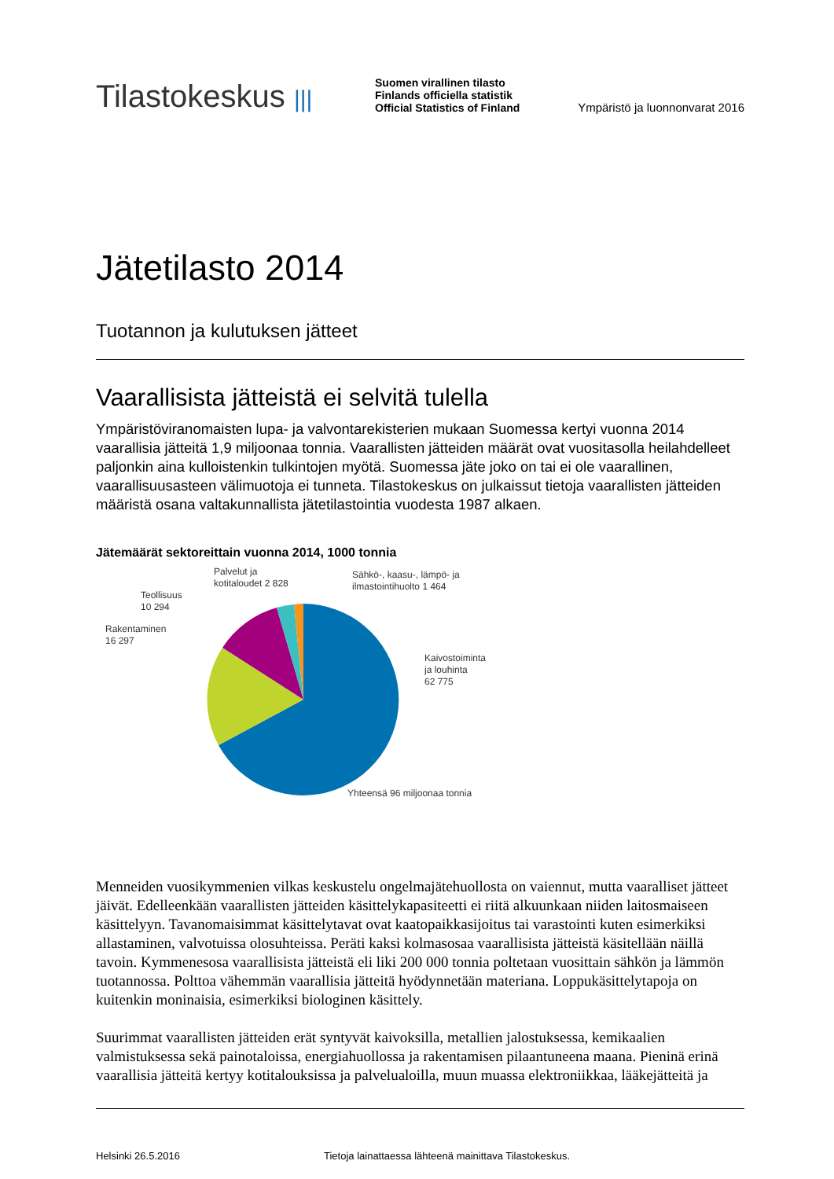Tilastokeskus |||
Suomen virallinen tilasto
Finlands officiella statistik
Official Statistics of Finland
Ympäristö ja luonnonvarat 2016
Jätetilasto 2014
Tuotannon ja kulutuksen jätteet
Vaarallisista jätteistä ei selvitä tulella
Ympäristöviranomaisten lupa- ja valvontarekisterien mukaan Suomessa kertyi vuonna 2014 vaarallisia jätteitä 1,9 miljoonaa tonnia. Vaarallisten jätteiden määrät ovat vuositasolla heilahdelleet paljonkin aina kulloistenkin tulkintojen myötä. Suomessa jäte joko on tai ei ole vaarallinen, vaarallisuusasteen välimuotoja ei tunneta. Tilastokeskus on julkaissut tietoja vaarallisten jätteiden määristä osana valtakunnallista jätetilastointia vuodesta 1987 alkaen.
Jätemäärät sektoreittain vuonna 2014, 1000 tonnia
Palvelut ja
kotitaloudet 2 828
Sähkö-, kaasu-, lämpö- ja
ilmastointihuolto 1 464
Teollisuus
10 294
Rakentaminen
16 297
Kaivostoiminta
ja louhinta
62 775
Yhteensä 96 miljoonaa tonnia
Menneiden vuosikymmenien vilkas keskustelu ongelmajätehuollosta on vaiennut, mutta vaaralliset jätteet jäivät. Edelleenkään vaarallisten jätteiden käsittelykapasiteetti ei riitä alkuunkaan niiden laitosmaiseen käsittelyyn. Tavanomaisimmat käsittelytavat ovat kaatopaikkasijoitus tai varastointi kuten esimerkiksi allastaminen, valvotuissa olosuhteissa. Peräti kaksi kolmasosaa vaarallisista jätteistä käsitellään näillä tavoin. Kymmenesosa vaarallisista jätteistä eli liki 200 000 tonnia poltetaan vuosittain sähkön ja lämmön tuotannossa. Polttoa vähemmän vaarallisia jätteitä hyödynnetään materiana. Loppukäsittelytapoja on kuitenkin moninaisia, esimerkiksi biologinen käsittely.
Suurimmat vaarallisten jätteiden erät syntyvät kaivoksilla, metallien jalostuksessa, kemikaalien valmistuksessa sekä painotaloissa, energiahuollossa ja rakentamisen pilaantuneena maana. Pieninä erinä vaarallisia jätteitä kertyy kotitalouksissa ja palvelualoilla, muun muassa elektroniikkaa, lääkejätteitä ja
Helsinki 26.5.2016 Tietoja lainattaessa lähteenä mainittava Tilastokeskus.